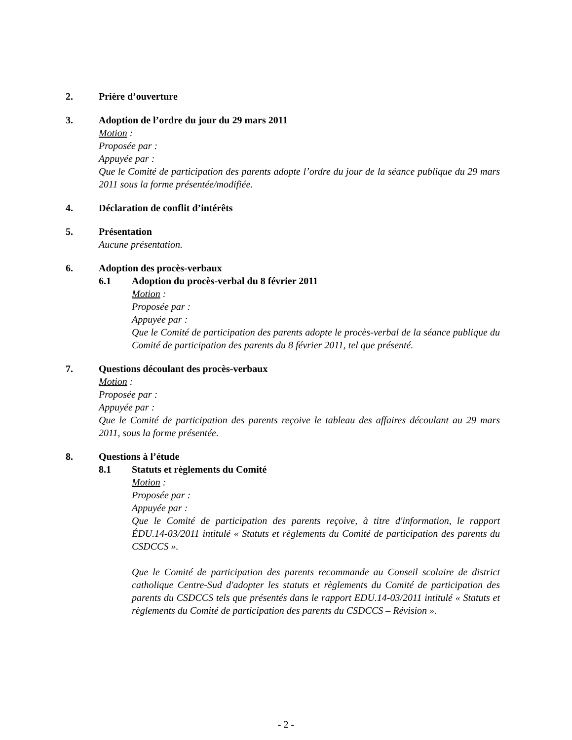2. Prière d’ouverture
3. Adoption de l’ordre du jour du 29 mars 2011
Motion :
Proposée par :
Appuyée par :
Que le Comité de participation des parents adopte l’ordre du jour de la séance publique du 29 mars 2011 sous la forme présentée/modifiée.
4. Déclaration de conflit d’intérêts
5. Présentation
Aucune présentation.
6. Adoption des procès-verbaux
6.1 Adoption du procès-verbal du 8 février 2011
Motion :
Proposée par :
Appuyée par :
Que le Comité de participation des parents adopte le procès-verbal de la séance publique du Comité de participation des parents du 8 février 2011, tel que présenté.
7. Questions découlant des procès-verbaux
Motion :
Proposée par :
Appuyée par :
Que le Comité de participation des parents reçoive le tableau des affaires découlant au 29 mars 2011, sous la forme présentée.
8. Questions à l’étude
8.1 Statuts et règlements du Comité
Motion :
Proposée par :
Appuyée par :
Que le Comité de participation des parents reçoive, à titre d'information, le rapport ÉDU.14-03/2011 intitulé « Statuts et règlements du Comité de participation des parents du CSDCCS ».
Que le Comité de participation des parents recommande au Conseil scolaire de district catholique Centre-Sud d'adopter les statuts et règlements du Comité de participation des parents du CSDCCS tels que présentés dans le rapport EDU.14-03/2011 intitulé « Statuts et règlements du Comité de participation des parents du CSDCCS – Révision ».
- 2 -